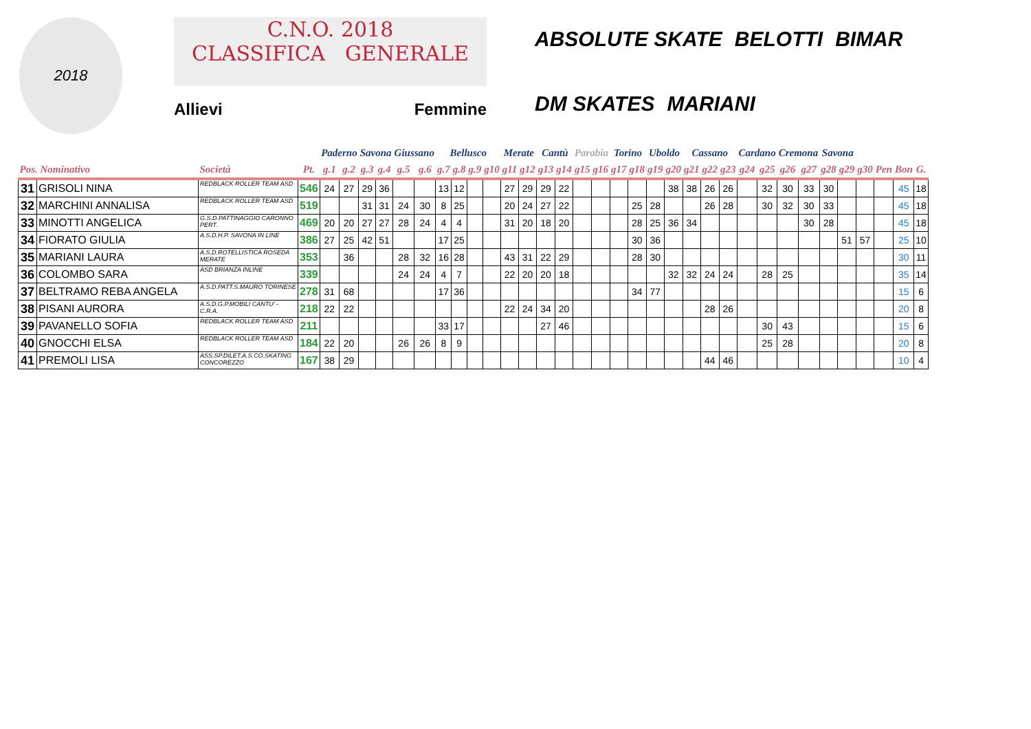2018
C.N.O. 2018
CLASSIFICA GENERALE
Allievi Femmine
ABSOLUTE SKATE BELOTTI BIMAR DM SKATES MARIANI
| | | | | Paderno | | Savona | | Giussano | | Bellusco | | | | Merate | | Cantù | | Parabia | | Torino | | Uboldo | | Cassano | | | Cardano | | Cremona | | Savona | | | | | |
| --- | --- | --- | --- | --- | --- | --- | --- | --- | --- | --- | --- | --- | --- | --- | --- | --- | --- | --- | --- | --- | --- | --- | --- | --- | --- | --- | --- | --- | --- | --- | --- | --- | --- | --- | --- | --- |
| Pos. Nominativo | | Società | Pt. | g.1 | g.2 | g.3 | g.4 | g.5 | g.6 | g.7 | g.8 | g.9 | g10 | g11 | g12 | g13 | g14 | g15 | g16 | g17 | g18 | g19 | g20 | g21 | g22 | g23 | g24 | g25 | g26 | g27 | g28 | g29 | g30 | Pen | Bon | G. |
| 31 | GRISOLI NINA | REDBLACK ROLLER TEAM ASD | 546 | 24 | 27 | 29 | 36 | | | 13 | 12 | | | 27 | 29 | 29 | 22 | | | | | | 38 | 38 | 26 | 26 | | 32 | 30 | 33 | 30 | | | | 45 | 18 |
| 32 | MARCHINI ANNALISA | REDBLACK ROLLER TEAM ASD | 519 | | | 31 | 31 | 24 | 30 | 8 | 25 | | | 20 | 24 | 27 | 22 | | | | 25 | 28 | | | 26 | 28 | | 30 | 32 | 30 | 33 | | | | 45 | 18 |
| 33 | MINOTTI ANGELICA | G.S.D.PATTINAGGIO CARONNO PERT. | 469 | 20 | 20 | 27 | 27 | 28 | 24 | 4 | 4 | | | 31 | 20 | 18 | 20 | | | | 28 | 25 | 36 | 34 | | | | | | 30 | 28 | | | | 45 | 18 |
| 34 | FIORATO GIULIA | A.S.D.H.P. SAVONA IN LINE | 386 | 27 | 25 | 42 | 51 | | | 17 | 25 | | | | | | | | | | 30 | 36 | | | | | | | | | | 51 | 57 | | 25 | 10 |
| 35 | MARIANI LAURA | A.S.D.ROTELLISTICA ROSEDA MERATE | 353 | | 36 | | | 28 | 32 | 16 | 28 | | | 43 | 31 | 22 | 29 | | | | 28 | 30 | | | | | | | | | | | | | 30 | 11 |
| 36 | COLOMBO SARA | ASD BRIANZA INLINE | 339 | | | | | 24 | 24 | 4 | 7 | | | 22 | 20 | 20 | 18 | | | | | | 32 | 32 | 24 | 24 | | 28 | 25 | | | | | | 35 | 14 |
| 37 | BELTRAMO REBA ANGELA | A.S.D.PATT.S.MAURO TORINESE | 278 | 31 | 68 | | | | | 17 | 36 | | | | | | | | | | 34 | 77 | | | | | | | | | | | | | 15 | 6 |
| 38 | PISANI AURORA | A.S.D.G.P.MOBILI CANTU' -C.R.A. | 218 | 22 | 22 | | | | | | | | | 22 | 24 | 34 | 20 | | | | | | | | 28 | 26 | | | | | | | | | 20 | 8 |
| 39 | PAVANELLO SOFIA | REDBLACK ROLLER TEAM ASD | 211 | | | | | | | 33 | 17 | | | | | 27 | 46 | | | | | | | | | | | 30 | 43 | | | | | | 15 | 6 |
| 40 | GNOCCHI ELSA | REDBLACK ROLLER TEAM ASD | 184 | 22 | 20 | | | 26 | 26 | 8 | 9 | | | | | | | | | | | | | | | | | 25 | 28 | | | | | | 20 | 8 |
| 41 | PREMOLI LISA | ASS.SP.DILET.A.S.CO.SKATING CONCOREZZO | 167 | 38 | 29 | | | | | | | | | | | | | | | | | | | | 44 | 46 | | | | | | | | | 10 | 4 |